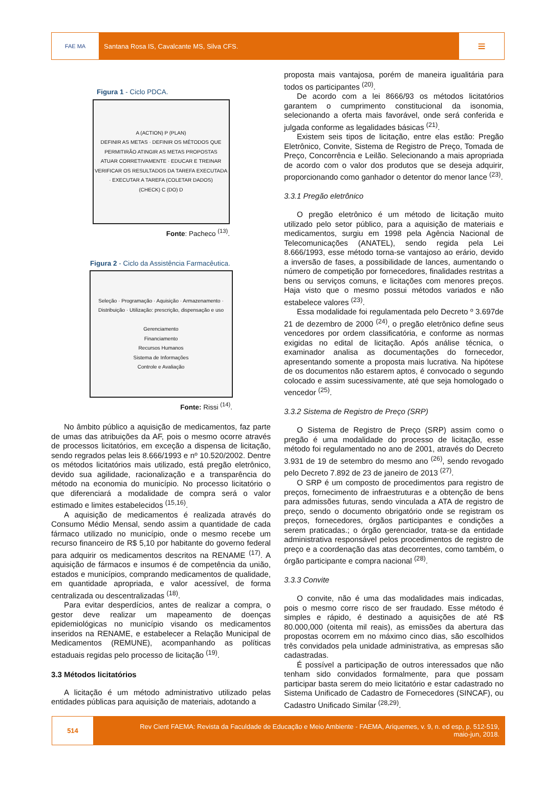FAE MA
Santana Rosa IS, Cavalcante MS, Silva CFS.
≡
Figura 1 - Ciclo PDCA.
A (ACTION) P (PLAN)
DEFINIR AS METAS · DEFINIR OS MÉTODOS QUE PERMITIRÃO ATINGIR AS METAS PROPOSTAS
ATUAR CORRETIVAMENTE · EDUCAR E TREINAR
VERIFICAR OS RESULTADOS DA TAREFA EXECUTADA · EXECUTAR A TAREFA (COLETAR DADOS)
(CHECK) C (DO) D
Fonte: Pacheco <sup>(13)</sup>.
Figura 2 - Ciclo da Assistência Farmacêutica.
Seleção · Programação · Aquisição · Armazenamento · Distribuição · Utilização: prescrição, dispensação e uso
Gerenciamento
Financiamento
Recursos Humanos
Sistema de Informações
Controle e Avaliação
Fonte: Rissi <sup>(14)</sup>.
No âmbito público a aquisição de medicamentos, faz parte de umas das atribuições da AF, pois o mesmo ocorre através de processos licitatórios, em exceção a dispensa de licitação, sendo regrados pelas leis 8.666/1993 e nº 10.520/2002. Dentre os métodos licitatórios mais utilizado, está pregão eletrônico, devido sua agilidade, racionalização e a transparência do método na economia do município. No processo licitatório o que diferenciará a modalidade de compra será o valor estimado e limites estabelecidos <sup>(15,16)</sup>.
A aquisição de medicamentos é realizada através do Consumo Médio Mensal, sendo assim a quantidade de cada fármaco utilizado no município, onde o mesmo recebe um recurso financeiro de R$ 5,10 por habitante do governo federal para adquirir os medicamentos descritos na RENAME <sup>(17)</sup>. A aquisição de fármacos e insumos é de competência da união, estados e municípios, comprando medicamentos de qualidade, em quantidade apropriada, e valor acessível, de forma centralizada ou descentralizadas <sup>(18)</sup>.
Para evitar desperdícios, antes de realizar a compra, o gestor deve realizar um mapeamento de doenças epidemiológicas no município visando os medicamentos inseridos na RENAME, e estabelecer a Relação Municipal de Medicamentos (REMUNE), acompanhando as políticas estaduais regidas pelo processo de licitação <sup>(19)</sup>.
3.3 Métodos licitatórios
A licitação é um método administrativo utilizado pelas entidades públicas para aquisição de materiais, adotando a
proposta mais vantajosa, porém de maneira igualitária para todos os participantes <sup>(20)</sup>.
De acordo com a lei 8666/93 os métodos licitatórios garantem o cumprimento constitucional da isonomia, selecionando a oferta mais favorável, onde será conferida e julgada conforme as legalidades básicas <sup>(21)</sup>.
Existem seis tipos de licitação, entre elas estão: Pregão Eletrônico, Convite, Sistema de Registro de Preço, Tomada de Preço, Concorrência e Leilão. Selecionando a mais apropriada de acordo com o valor dos produtos que se deseja adquirir, proporcionando como ganhador o detentor do menor lance <sup>(23)</sup>.
3.3.1 Pregão eletrônico
O pregão eletrônico é um método de licitação muito utilizado pelo setor público, para a aquisição de materiais e medicamentos, surgiu em 1998 pela Agência Nacional de Telecomunicações (ANATEL), sendo regida pela Lei 8.666/1993, esse método torna-se vantajoso ao erário, devido a inversão de fases, a possibilidade de lances, aumentando o número de competição por fornecedores, finalidades restritas a bens ou serviços comuns, e licitações com menores preços. Haja visto que o mesmo possui métodos variados e não estabelece valores <sup>(23)</sup>.
Essa modalidade foi regulamentada pelo Decreto º 3.697de 21 de dezembro de 2000 <sup>(24)</sup>, o pregão eletrônico define seus vencedores por ordem classificatória, e conforme as normas exigidas no edital de licitação. Após análise técnica, o examinador analisa as documentações do fornecedor, apresentando somente a proposta mais lucrativa. Na hipótese de os documentos não estarem aptos, é convocado o segundo colocado e assim sucessivamente, até que seja homologado o vencedor <sup>(25)</sup>.
3.3.2 Sistema de Registro de Preço (SRP)
O Sistema de Registro de Preço (SRP) assim como o pregão é uma modalidade do processo de licitação, esse método foi regulamentado no ano de 2001, através do Decreto 3.931 de 19 de setembro do mesmo ano <sup>(26)</sup>, sendo revogado pelo Decreto 7.892 de 23 de janeiro de 2013 <sup>(27)</sup>.
O SRP é um composto de procedimentos para registro de preços, fornecimento de infraestruturas e a obtenção de bens para admissões futuras, sendo vinculada a ATA de registro de preço, sendo o documento obrigatório onde se registram os preços, fornecedores, órgãos participantes e condições a serem praticadas.; o órgão gerenciador, trata-se da entidade administrativa responsável pelos procedimentos de registro de preço e a coordenação das atas decorrentes, como também, o órgão participante e compra nacional <sup>(28)</sup>.
3.3.3 Convite
O convite, não é uma das modalidades mais indicadas, pois o mesmo corre risco de ser fraudado. Esse método é simples e rápido, é destinado a aquisições de até R$ 80.000,000 (oitenta mil reais), as emissões da abertura das propostas ocorrem em no máximo cinco dias, são escolhidos três convidados pela unidade administrativa, as empresas são cadastradas.
É possível a participação de outros interessados que não tenham sido convidados formalmente, para que possam participar basta serem do meio licitatório e estar cadastrado no Sistema Unificado de Cadastro de Fornecedores (SINCAF), ou Cadastro Unificado Similar <sup>(28,29)</sup>.
514
Rev Cient FAEMA: Revista da Faculdade de Educação e Meio Ambiente - FAEMA, Ariquemes, v. 9, n. ed esp, p. 512-519,
maio-jun, 2018.